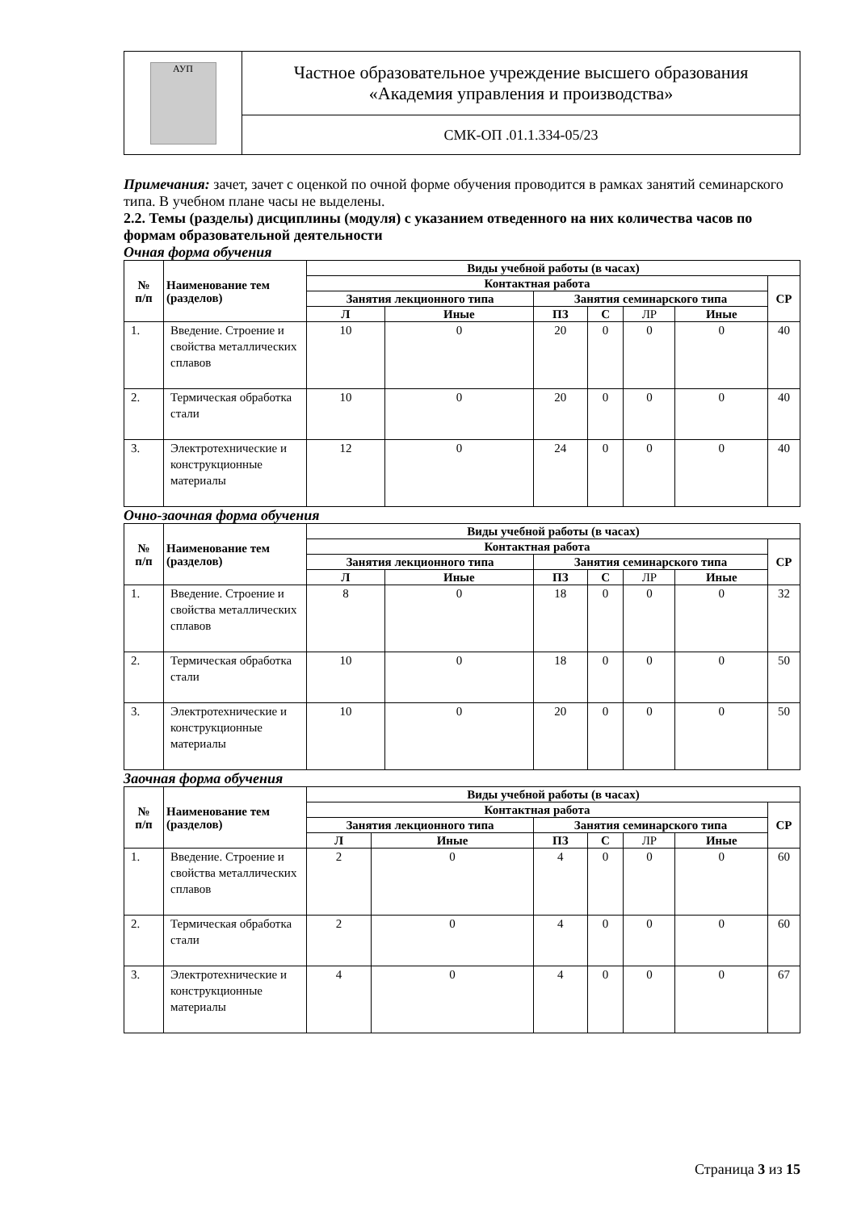| АУП | Частное образовательное учреждение высшего образования «Академия управления и производства» |
| | СМК-ОП .01.1.334-05/23 |
Примечания: зачет, зачет с оценкой по очной форме обучения проводится в рамках занятий семинарского типа. В учебном плане часы не выделены.
2.2. Темы (разделы) дисциплины (модуля) с указанием отведенного на них количества часов по формам образовательной деятельности
Очная форма обучения
| № п/п | Наименование тем (разделов) | Виды учебной работы (в часах) | | | | | | |
| --- | --- | --- | --- | --- | --- | --- | --- | --- |
| | | Контактная работа | | | | | | СР |
| | | Занятия лекционного типа | | Занятия семинарского типа | | | | |
| | | Л | Иные | ПЗ | С | ЛР | Иные | |
| 1. | Введение. Строение и свойства металлических сплавов | 10 | 0 | 20 | 0 | 0 | 0 | 40 |
| 2. | Термическая обработка стали | 10 | 0 | 20 | 0 | 0 | 0 | 40 |
| 3. | Электротехнические и конструкционные материалы | 12 | 0 | 24 | 0 | 0 | 0 | 40 |
Очно-заочная форма обучения
| № п/п | Наименование тем (разделов) | Виды учебной работы (в часах) | | | | | | |
| --- | --- | --- | --- | --- | --- | --- | --- | --- |
| | | Контактная работа | | | | | | СР |
| | | Занятия лекционного типа | | Занятия семинарского типа | | | | |
| | | Л | Иные | ПЗ | С | ЛР | Иные | |
| 1. | Введение. Строение и свойства металлических сплавов | 8 | 0 | 18 | 0 | 0 | 0 | 32 |
| 2. | Термическая обработка стали | 10 | 0 | 18 | 0 | 0 | 0 | 50 |
| 3. | Электротехнические и конструкционные материалы | 10 | 0 | 20 | 0 | 0 | 0 | 50 |
Заочная форма обучения
| № п/п | Наименование тем (разделов) | Виды учебной работы (в часах) | | | | | | |
| --- | --- | --- | --- | --- | --- | --- | --- | --- |
| | | Контактная работа | | | | | | СР |
| | | Занятия лекционного типа | | Занятия семинарского типа | | | | |
| | | Л | Иные | ПЗ | С | ЛР | Иные | |
| 1. | Введение. Строение и свойства металлических сплавов | 2 | 0 | 4 | 0 | 0 | 0 | 60 |
| 2. | Термическая обработка стали | 2 | 0 | 4 | 0 | 0 | 0 | 60 |
| 3. | Электротехнические и конструкционные материалы | 4 | 0 | 4 | 0 | 0 | 0 | 67 |
Страница 3 из 15